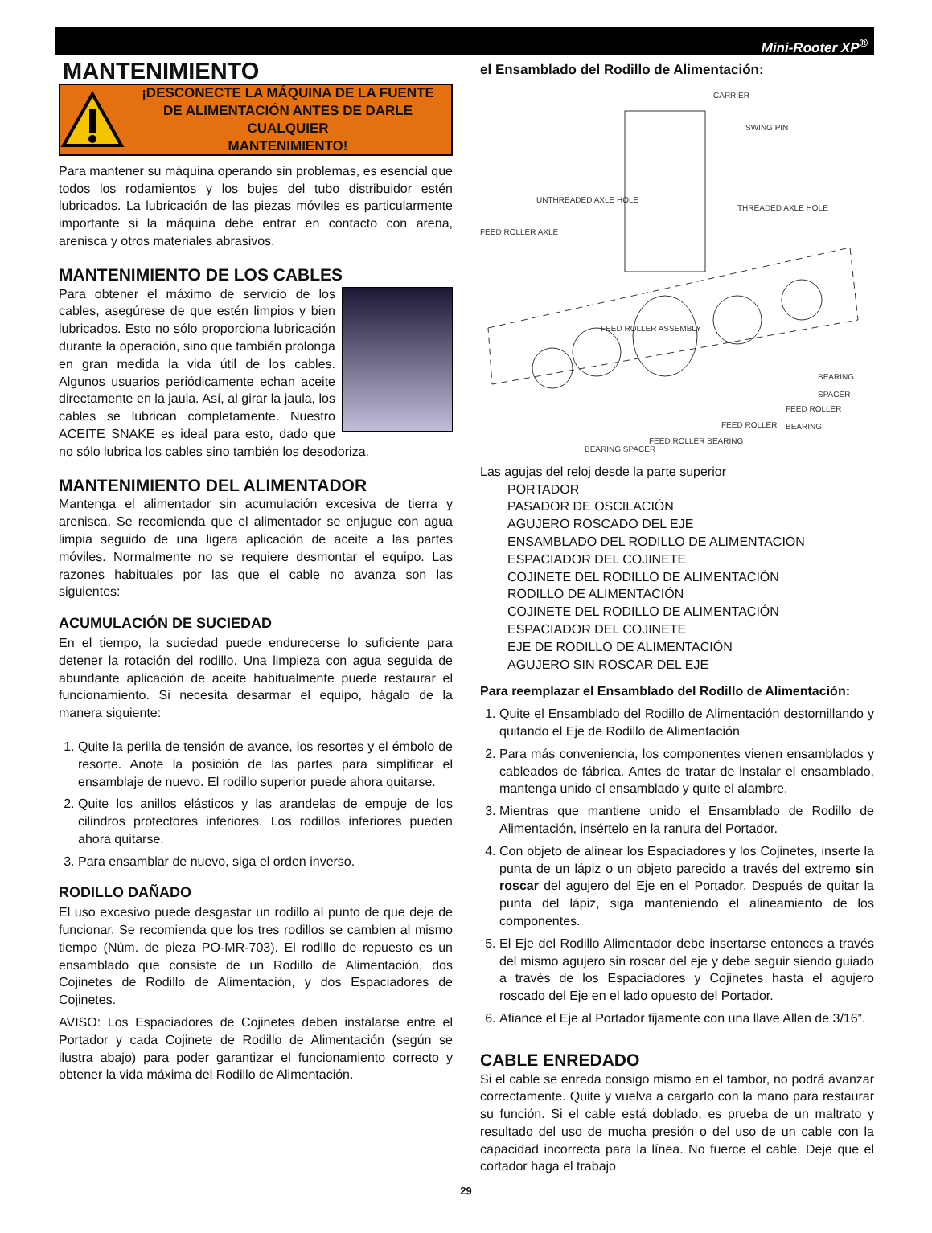Mini-Rooter XP<sup>®</sup>
MANTENIMIENTO
¡DESCONECTE LA MÁQUINA DE LA FUENTE
DE ALIMENTACIÓN ANTES DE DARLE CUALQUIER
MANTENIMIENTO!
Para mantener su máquina operando sin problemas, es esencial que todos los rodamientos y los bujes del tubo distribuidor estén lubricados. La lubricación de las piezas móviles es particularmente importante si la máquina debe entrar en contacto con arena, arenisca y otros materiales abrasivos.
MANTENIMIENTO DE LOS CABLES
Para obtener el máximo de servicio de los cables, asegúrese de que estén limpios y bien lubricados. Esto no sólo proporciona lubricación durante la operación, sino que también prolonga en gran medida la vida útil de los cables. Algunos usuarios periódicamente echan aceite directamente en la jaula. Así, al girar la jaula, los cables se lubrican completamente. Nuestro ACEITE SNAKE es ideal para esto, dado que no sólo lubrica los cables sino también los desodoriza.
MANTENIMIENTO DEL ALIMENTADOR
Mantenga el alimentador sin acumulación excesiva de tierra y arenisca. Se recomienda que el alimentador se enjugue con agua limpia seguido de una ligera aplicación de aceite a las partes móviles. Normalmente no se requiere desmontar el equipo. Las razones habituales por las que el cable no avanza son las siguientes:
ACUMULACIÓN DE SUCIEDAD
En el tiempo, la suciedad puede endurecerse lo suficiente para detener la rotación del rodillo. Una limpieza con agua seguida de abundante aplicación de aceite habitualmente puede restaurar el funcionamiento. Si necesita desarmar el equipo, hágalo de la manera siguiente:
1. Quite la perilla de tensión de avance, los resortes y el émbolo de resorte. Anote la posición de las partes para simplificar el ensamblaje de nuevo. El rodillo superior puede ahora quitarse.
2. Quite los anillos elásticos y las arandelas de empuje de los cilindros protectores inferiores. Los rodillos inferiores pueden ahora quitarse.
3. Para ensamblar de nuevo, siga el orden inverso.
RODILLO DAÑADO
El uso excesivo puede desgastar un rodillo al punto de que deje de funcionar. Se recomienda que los tres rodillos se cambien al mismo tiempo (Núm. de pieza PO-MR-703). El rodillo de repuesto es un ensamblado que consiste de un Rodillo de Alimentación, dos Cojinetes de Rodillo de Alimentación, y dos Espaciadores de Cojinetes.
AVISO: Los Espaciadores de Cojinetes deben instalarse entre el Portador y cada Cojinete de Rodillo de Alimentación (según se ilustra abajo) para poder garantizar el funcionamiento correcto y obtener la vida máxima del Rodillo de Alimentación.
el Ensamblado del Rodillo de Alimentación:
CARRIER
SWING PIN
UNTHREADED AXLE HOLE
THREADED AXLE HOLE
FEED ROLLER AXLE
FEED ROLLER ASSEMBLY
BEARING SPACER
FEED ROLLER BEARING
FEED ROLLER
FEED ROLLER BEARING
BEARING SPACER
Las agujas del reloj desde la parte superior
PORTADOR
PASADOR DE OSCILACIÓN
AGUJERO ROSCADO DEL EJE
ENSAMBLADO DEL RODILLO DE ALIMENTACIÓN
ESPACIADOR DEL COJINETE
COJINETE DEL RODILLO DE ALIMENTACIÓN
RODILLO DE ALIMENTACIÓN
COJINETE DEL RODILLO DE ALIMENTACIÓN
ESPACIADOR DEL COJINETE
EJE DE RODILLO DE ALIMENTACIÓN
AGUJERO SIN ROSCAR DEL EJE
Para reemplazar el Ensamblado del Rodillo de Alimentación:
1. Quite el Ensamblado del Rodillo de Alimentación destornillando y quitando el Eje de Rodillo de Alimentación
2. Para más conveniencia, los componentes vienen ensamblados y cableados de fábrica. Antes de tratar de instalar el ensamblado, mantenga unido el ensamblado y quite el alambre.
3. Mientras que mantiene unido el Ensamblado de Rodillo de Alimentación, insértelo en la ranura del Portador.
4. Con objeto de alinear los Espaciadores y los Cojinetes, inserte la punta de un lápiz o un objeto parecido a través del extremo sin roscar del agujero del Eje en el Portador. Después de quitar la punta del lápiz, siga manteniendo el alineamiento de los componentes.
5. El Eje del Rodillo Alimentador debe insertarse entonces a través del mismo agujero sin roscar del eje y debe seguir siendo guiado a través de los Espaciadores y Cojinetes hasta el agujero roscado del Eje en el lado opuesto del Portador.
6. Afiance el Eje al Portador fijamente con una llave Allen de 3/16”.
CABLE ENREDADO
Si el cable se enreda consigo mismo en el tambor, no podrá avanzar correctamente. Quite y vuelva a cargarlo con la mano para restaurar su función. Si el cable está doblado, es prueba de un maltrato y resultado del uso de mucha presión o del uso de un cable con la capacidad incorrecta para la línea. No fuerce el cable. Deje que el cortador haga el trabajo
29